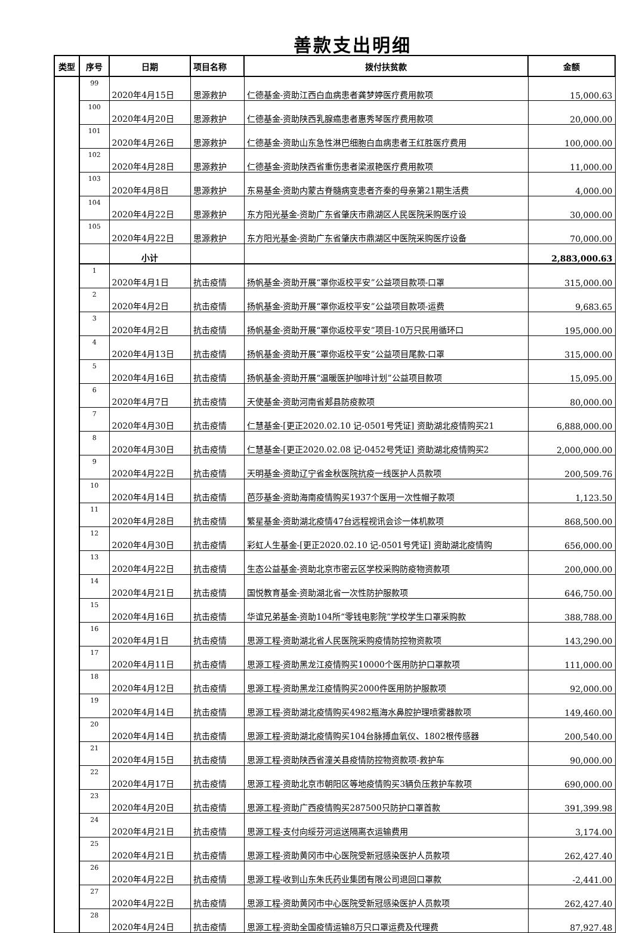善款支出明细
| 类型 | 序号 | 日期 | 项目名称 | 拨付扶贫款 | 金额 |
| --- | --- | --- | --- | --- | --- |
| | 99 | 2020年4月15日 | 思源救护 | 仁德基金-资助江西白血病患者龚梦婷医疗费用款项 | 15,000.63 |
| | 100 | 2020年4月20日 | 思源救护 | 仁德基金-资助陕西乳腺癌患者惠秀琴医疗费用款项 | 20,000.00 |
| | 101 | 2020年4月26日 | 思源救护 | 仁德基金-资助山东急性淋巴细胞白血病患者王红胜医疗费用 | 100,000.00 |
| | 102 | 2020年4月28日 | 思源救护 | 仁德基金-资助陕西省重伤患者梁淑艳医疗费用款项 | 11,000.00 |
| | 103 | 2020年4月8日 | 思源救护 | 东易基金-资助内蒙古脊髓病变患者齐秦的母亲第21期生活费 | 4,000.00 |
| | 104 | 2020年4月22日 | 思源救护 | 东方阳光基金-资助广东省肇庆市鼎湖区人民医院采购医疗设 | 30,000.00 |
| | 105 | 2020年4月22日 | 思源救护 | 东方阳光基金-资助广东省肇庆市鼎湖区中医院采购医疗设备 | 70,000.00 |
| | | 小计 | | | 2,883,000.63 |
| | 1 | 2020年4月1日 | 抗击疫情 | 扬帆基金-资助开展“罩你返校平安”公益项目款项-口罩 | 315,000.00 |
| | 2 | 2020年4月2日 | 抗击疫情 | 扬帆基金-资助开展“罩你返校平安”公益项目款项-运费 | 9,683.65 |
| | 3 | 2020年4月2日 | 抗击疫情 | 扬帆基金-资助开展“罩你返校平安”项目-10万只民用循环口 | 195,000.00 |
| | 4 | 2020年4月13日 | 抗击疫情 | 扬帆基金-资助开展“罩你返校平安”公益项目尾款-口罩 | 315,000.00 |
| | 5 | 2020年4月16日 | 抗击疫情 | 扬帆基金-资助开展“温暖医护咖啡计划”公益项目款项 | 15,095.00 |
| | 6 | 2020年4月7日 | 抗击疫情 | 天使基金-资助河南省郏县防疫款项 | 80,000.00 |
| | 7 | 2020年4月30日 | 抗击疫情 | 仁慧基金-[更正2020.02.10 记-0501号凭证] 资助湖北疫情购买21 | 6,888,000.00 |
| | 8 | 2020年4月30日 | 抗击疫情 | 仁慧基金-[更正2020.02.08 记-0452号凭证] 资助湖北疫情购买2 | 2,000,000.00 |
| | 9 | 2020年4月22日 | 抗击疫情 | 天明基金-资助辽宁省金秋医院抗疫一线医护人员款项 | 200,509.76 |
| | 10 | 2020年4月14日 | 抗击疫情 | 芭莎基金-资助海南疫情购买1937个医用一次性帽子款项 | 1,123.50 |
| | 11 | 2020年4月28日 | 抗击疫情 | 繁星基金-资助湖北疫情47台远程视讯会诊一体机款项 | 868,500.00 |
| | 12 | 2020年4月30日 | 抗击疫情 | 彩虹人生基金-[更正2020.02.10 记-0501号凭证] 资助湖北疫情购 | 656,000.00 |
| | 13 | 2020年4月22日 | 抗击疫情 | 生态公益基金-资助北京市密云区学校采购防疫物资款项 | 200,000.00 |
| | 14 | 2020年4月21日 | 抗击疫情 | 国悦教育基金-资助湖北省一次性防护服款项 | 646,750.00 |
| | 15 | 2020年4月16日 | 抗击疫情 | 华谊兄弟基金-资助104所“零钱电影院”学校学生口罩采购款 | 388,788.00 |
| | 16 | 2020年4月1日 | 抗击疫情 | 思源工程-资助湖北省人民医院采购疫情防控物资款项 | 143,290.00 |
| | 17 | 2020年4月11日 | 抗击疫情 | 思源工程-资助黑龙江疫情购买10000个医用防护口罩款项 | 111,000.00 |
| | 18 | 2020年4月12日 | 抗击疫情 | 思源工程-资助黑龙江疫情购买2000件医用防护服款项 | 92,000.00 |
| | 19 | 2020年4月14日 | 抗击疫情 | 思源工程-资助湖北疫情购买4982瓶海水鼻腔护理喷雾器款项 | 149,460.00 |
| | 20 | 2020年4月14日 | 抗击疫情 | 思源工程-资助湖北疫情购买104台脉搏血氧仪、1802根传感器 | 200,540.00 |
| | 21 | 2020年4月15日 | 抗击疫情 | 思源工程-资助陕西省潼关县疫情防控物资款项-救护车 | 90,000.00 |
| | 22 | 2020年4月17日 | 抗击疫情 | 思源工程-资助北京市朝阳区等地疫情购买3辆负压救护车款项 | 690,000.00 |
| | 23 | 2020年4月20日 | 抗击疫情 | 思源工程-资助广西疫情购买287500只防护口罩首款 | 391,399.98 |
| | 24 | 2020年4月21日 | 抗击疫情 | 思源工程-支付向绥芬河运送隔离衣运输费用 | 3,174.00 |
| | 25 | 2020年4月21日 | 抗击疫情 | 思源工程-资助黄冈市中心医院受新冠感染医护人员款项 | 262,427.40 |
| | 26 | 2020年4月22日 | 抗击疫情 | 思源工程-收到山东朱氏药业集团有限公司退回口罩款 | -2,441.00 |
| | 27 | 2020年4月22日 | 抗击疫情 | 思源工程-资助黄冈市中心医院受新冠感染医护人员款项 | 262,427.40 |
| | 28 | 2020年4月24日 | 抗击疫情 | 思源工程-资助全国疫情运输8万只口罩运费及代理费 | 87,927.48 |